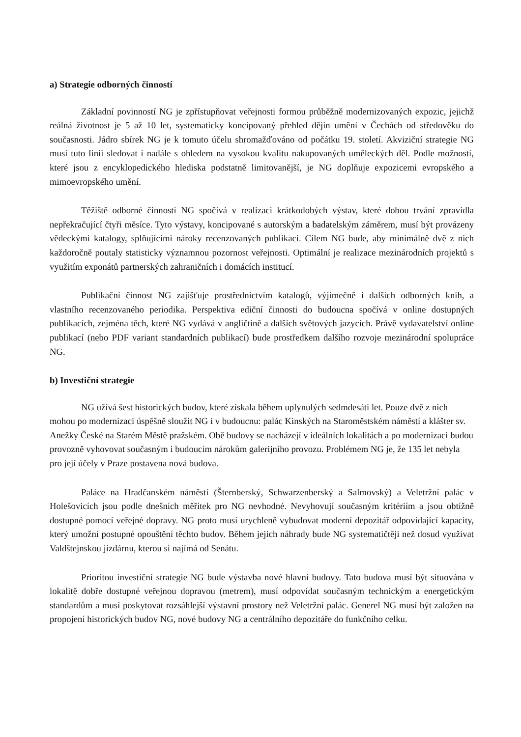a) Strategie odborných činností
Základní povinností NG je zpřístupňovat veřejnosti formou průběžně modernizovaných expozic, jejichž reálná životnost je 5 až 10 let, systematicky koncipovaný přehled dějin umění v Čechách od středověku do současnosti. Jádro sbírek NG je k tomuto účelu shromažďováno od počátku 19. století. Akviziční strategie NG musí tuto linii sledovat i nadále s ohledem na vysokou kvalitu nakupovaných uměleckých děl. Podle možností, které jsou z encyklopedického hlediska podstatně limitovanější, je NG doplňuje expozicemi evropského a mimoevropského umění.
Těžiště odborné činnosti NG spočívá v realizaci krátkodobých výstav, které dobou trvání zpravidla nepřekračující čtyři měsíce. Tyto výstavy, koncipované s autorským a badatelským záměrem, musí být provázeny vědeckými katalogy, splňujícími nároky recenzovaných publikací. Cílem NG bude, aby minimálně dvě z nich každoročně poutaly statisticky významnou pozornost veřejnosti. Optimální je realizace mezinárodních projektů s využitím exponátů partnerských zahraničních i domácích institucí.
Publikační činnost NG zajišťuje prostřednictvím katalogů, výjimečně i dalších odborných knih, a vlastního recenzovaného periodika. Perspektiva ediční činnosti do budoucna spočívá v online dostupných publikacích, zejména těch, které NG vydává v angličtině a dalších světových jazycích. Právě vydavatelství online publikací (nebo PDF variant standardních publikací) bude prostředkem dalšího rozvoje mezinárodní spolupráce NG.
b) Investiční strategie
NG užívá šest historických budov, které získala během uplynulých sedmdesáti let. Pouze dvě z nich mohou po modernizaci úspěšně sloužit NG i v budoucnu: palác Kinských na Staroměstském náměstí a klášter sv. Anežky České na Starém Městě pražském. Obě budovy se nacházejí v ideálních lokalitách a po modernizaci budou provozně vyhovovat současným i budoucím nárokům galerijního provozu. Problémem NG je, že 135 let nebyla pro její účely v Praze postavena nová budova.
Paláce na Hradčanském náměstí (Šternberský, Schwarzenberský a Salmovský) a Veletržní palác v Holešovicích jsou podle dnešních měřítek pro NG nevhodné. Nevyhovují současným kritériím a jsou obtížně dostupné pomocí veřejné dopravy. NG proto musí urychleně vybudovat moderní depozitář odpovídající kapacity, který umožní postupné opouštění těchto budov. Během jejich náhrady bude NG systematičtěji než dosud využívat Valdštejnskou jízdárnu, kterou si najímá od Senátu.
Prioritou investiční strategie NG bude výstavba nové hlavní budovy. Tato budova musí být situována v lokalitě dobře dostupné veřejnou dopravou (metrem), musí odpovídat současným technickým a energetickým standardům a musí poskytovat rozsáhlejší výstavní prostory než Veletržní palác. Generel NG musí být založen na propojení historických budov NG, nové budovy NG a centrálního depozitáře do funkčního celku.